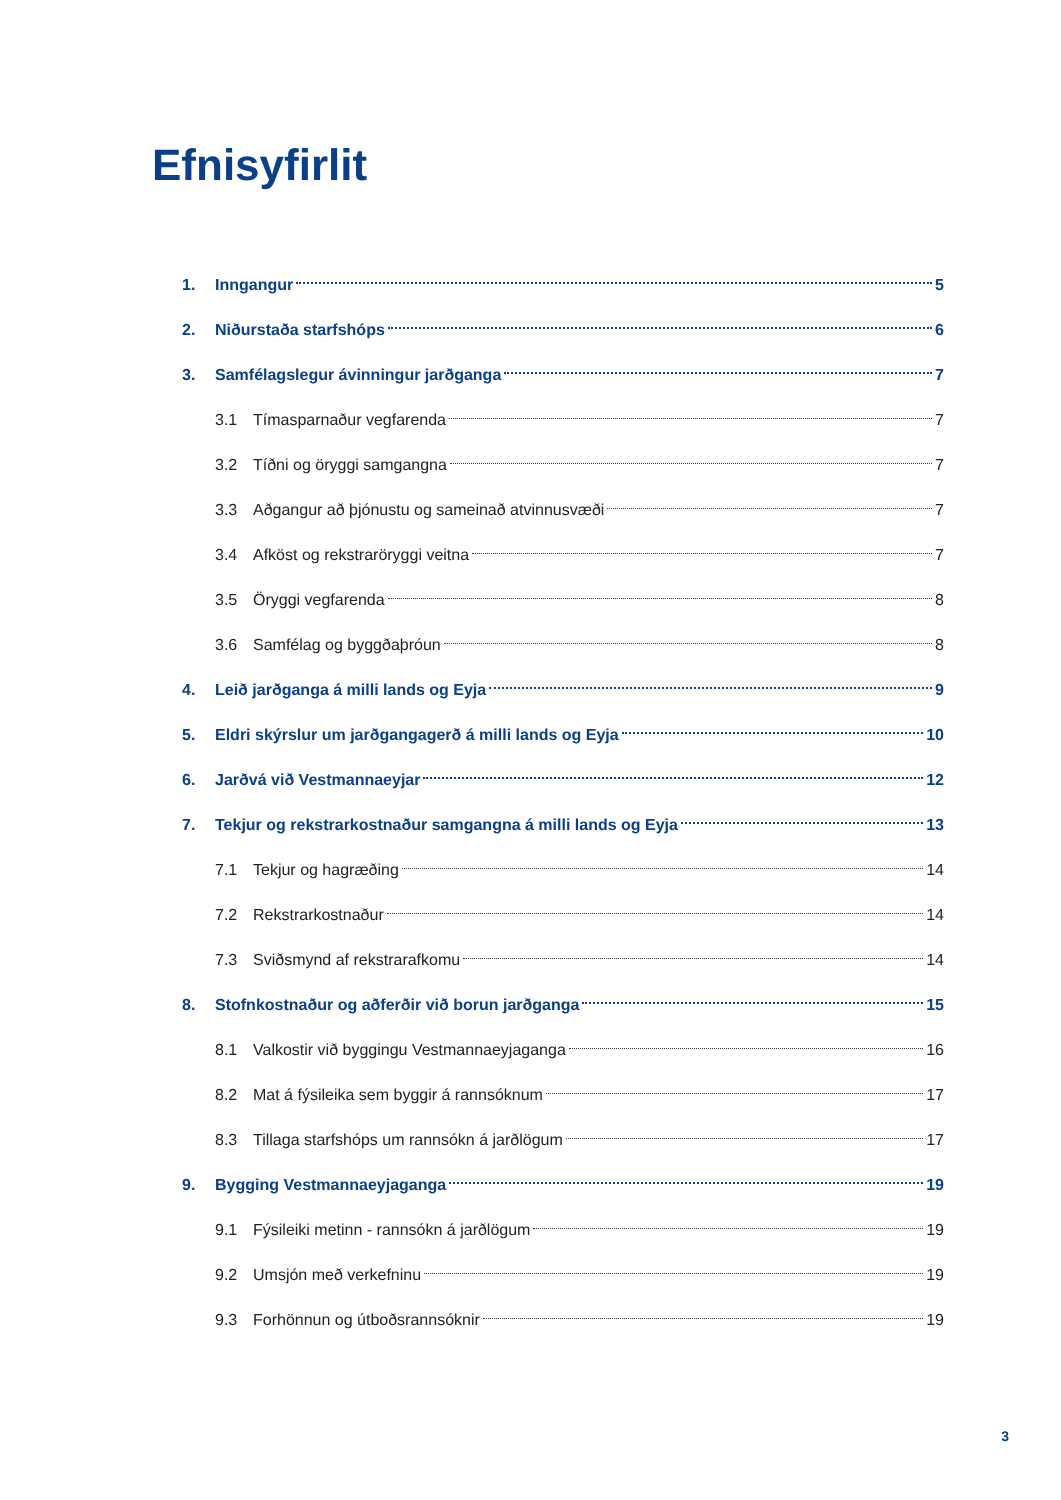Efnisyfirlit
1. Inngangur 5
2. Niðurstaða starfshóps 6
3. Samfélagslegur ávinningur jarðganga 7
3.1 Tímasparnaður vegfarenda 7
3.2 Tíðni og öryggi samgangna 7
3.3 Aðgangur að þjónustu og sameinað atvinnusvæði 7
3.4 Afköst og rekstraröryggi veitna 7
3.5 Öryggi vegfarenda 8
3.6 Samfélag og byggðaþróun 8
4. Leið jarðganga á milli lands og Eyja 9
5. Eldri skýrslur um jarðgangagerð á milli lands og Eyja 10
6. Jarðvá við Vestmannaeyjar 12
7. Tekjur og rekstrarkostnaður samgangna á milli lands og Eyja 13
7.1 Tekjur og hagræðing 14
7.2 Rekstrarkostnaður 14
7.3 Sviðsmynd af rekstrarafkomu 14
8. Stofnkostnaður og aðferðir við borun jarðganga 15
8.1 Valkostir við byggingu Vestmannaeyjaganga 16
8.2 Mat á fýsileika sem byggir á rannsóknum 17
8.3 Tillaga starfshóps um rannsókn á jarðlögum 17
9. Bygging Vestmannaeyjaganga 19
9.1 Fýsileiki metinn - rannsókn á jarðlögum 19
9.2 Umsjón með verkefninu 19
9.3 Forhönnun og útboðsrannsóknir 19
3